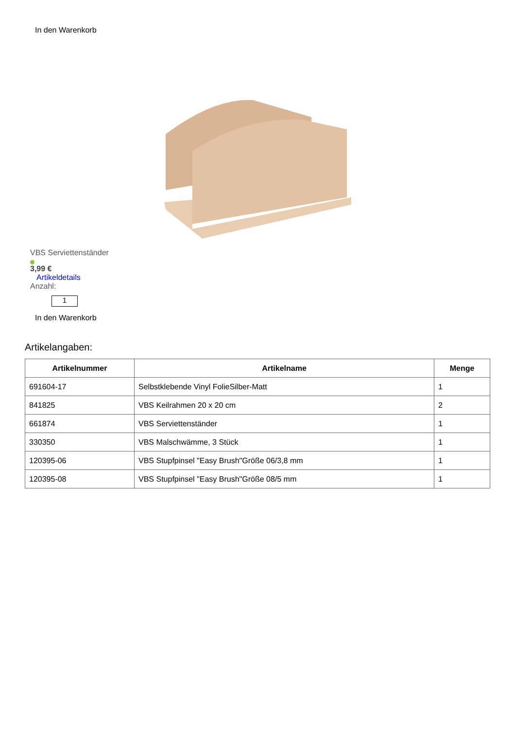In den Warenkorb
VBS Serviettenständer
3,99 €
Artikeldetails
Anzahl:
1
In den Warenkorb
Artikelangaben:
| Artikelnummer | Artikelname | Menge |
| --- | --- | --- |
| 691604-17 | Selbstklebende Vinyl FolieSilber-Matt | 1 |
| 841825 | VBS Keilrahmen 20 x 20 cm | 2 |
| 661874 | VBS Serviettenständer | 1 |
| 330350 | VBS Malschwämme, 3 Stück | 1 |
| 120395-06 | VBS Stupfpinsel "Easy Brush"Größe 06/3,8 mm | 1 |
| 120395-08 | VBS Stupfpinsel "Easy Brush"Größe 08/5 mm | 1 |